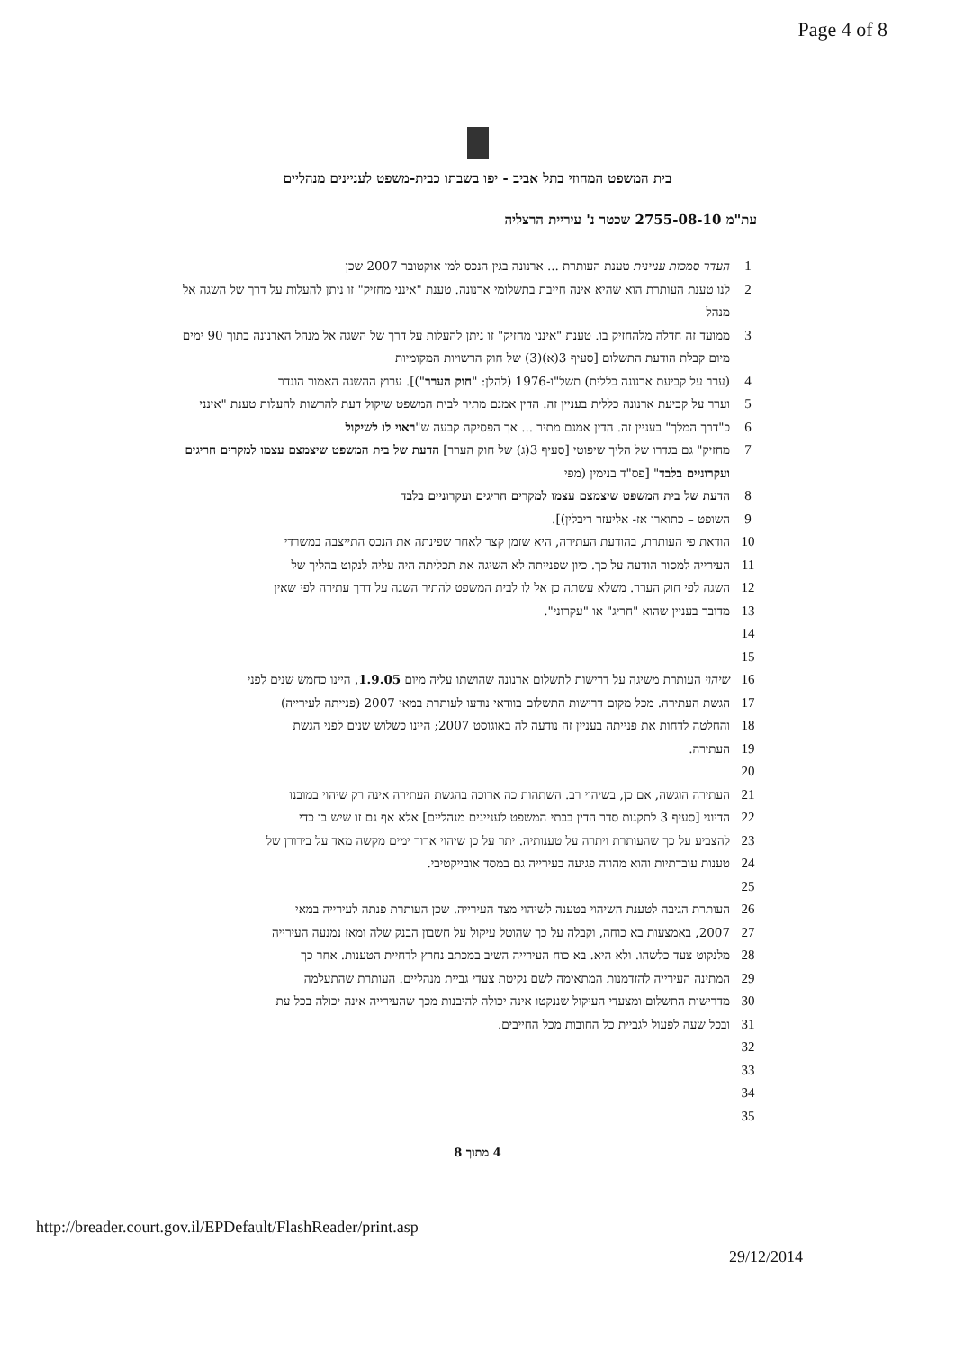Page 4 of 8
בית המשפט המחוזי בתל אביב - יפו בשבתו כבית-משפט לעניינים מנהליים
עת"מ 2755-08-10 שכטר נ' עיריית הרצליה
1 העדר סמכות עניינית טענת העותרת ... ארנונה בגין הנכס למן אוקטובר 2007 שכן
2 לנו טענת העותרת הוא שהיא אינה חייבת בתשלומי ארנונה. טענת "אינני מחזיק" זו ניתן להעלות על דרך של השגה אל מנהל
3 ממועד זה חדלה מלהחזיק בו. טענת "אינני מחזיק" זו ניתן להעלות על דרך של השגה אל מנהל הארנונה בתוך 90 ימים מיום קבלת הודעת התשלום [סעיף 3(א)(3) של חוק הרשויות המקומיות
4 (ערר על קביעת ארנונה כללית) תשל"ו-1976 (להלן: "חוק הערר")]. ערוץ ההשגה האמור הוגדר
5 וערר על קביעת ארנונה כללית בעניין זה. הדין אמנם מתיר לבית המשפט שיקול דעת להרשות להעלות טענת "אינני
6 כ"דרך המלך" בעניין זה. הדין אמנם מתיר ... אך הפסיקה קבעה ש"ראוי לו לשיקול
7 מחזיק" גם בגדרו של הליך שיפוטי [סעיף 3(ג) של חוק הערר] הדעת של בית המשפט שיצמצם עצמו למקרים חריגים ועקרוניים בלבד" [פס"ד בנימין (מפי
8 הדעת של בית המשפט שיצמצם עצמו למקרים חריגים ועקרוניים בלבד
9 השופט – כתוארו אז- אליעזר ריבלין)].
10 הודאת פי העותרת, בהודעת העתירה, היא שזמן קצר לאחר שפינתה את הנכס התייצבה במשרדי
11 העירייה למסור הודעה על כך. כיון שפנייתה לא השיגה את תכליתה היה עליה לנקוט בהליך של
12 השגה לפי חוק הערר. משלא עשתה כן אל לו לבית המשפט להתיר השגה על דרך עתירה לפי שאין
13 מדובר בעניין שהוא "חריג" או "עקרוני".
14
15
16 שיהוי העותרת משיגה על דרישות לתשלום ארנונה שהושתו עליה מיום 1.9.05, היינו כחמש שנים לפני
17 הגשת העתירה. מכל מקום דרישות התשלום בוודאי נודעו לעותרת במאי 2007 (פנייתה לעירייה)
18 והחלטה לדחות את פנייתה בעניין זה נודעה לה באוגוסט 2007; היינו כשלוש שנים לפני הגשת
19 העתירה.
20
21 העתירה הוגשה, אם כן, בשיהוי רב. השתהות כה ארוכה בהגשת העתירה אינה רק שיהוי במובנו
22 הדיוני [סעיף 3 לתקנות סדר הדין בבתי המשפט לעניינים מנהליים] אלא אף גם זו שיש בו כדי
23 להצביע על כך שהעותרת ויתרה על טענותיה. יתר על כן שיהוי ארוך ימים מקשה מאד על בירורן של
24 טענות עובדתיות והוא מהווה פגיעה בעירייה גם במסד אובייקטיבי.
25
26 העותרת הגיבה לטענת השיהוי בטענה לשיהוי מצד העירייה. שכן העותרת פנתה לעירייה במאי
27 2007, באמצעות בא כוחה, וקבלה על כך שהוטל עיקול על חשבון הבנק שלה ומאז נמנעה העירייה
28 מלנקוט צעד כלשהו. ולא היא. בא כוח העירייה השיב במכתב נחרץ לדחיית הטענות. אחר כך
29 המתינה העירייה להזדמנות המתאימה לשם נקיטת צעדי גביית מנהליים. העותרת שהתעלמה
30 מדרישות התשלום ומצעדי העיקול שננקטו אינה יכולה להיבנות מכך שהעירייה אינה יכולה בכל עת
31 ובכל שעה לפעול לגביית כל החובות מכל החייבים.
32
33
34
35
4 מתוך 8
http://breader.court.gov.il/EPDefault/FlashReader/print.asp
29/12/2014